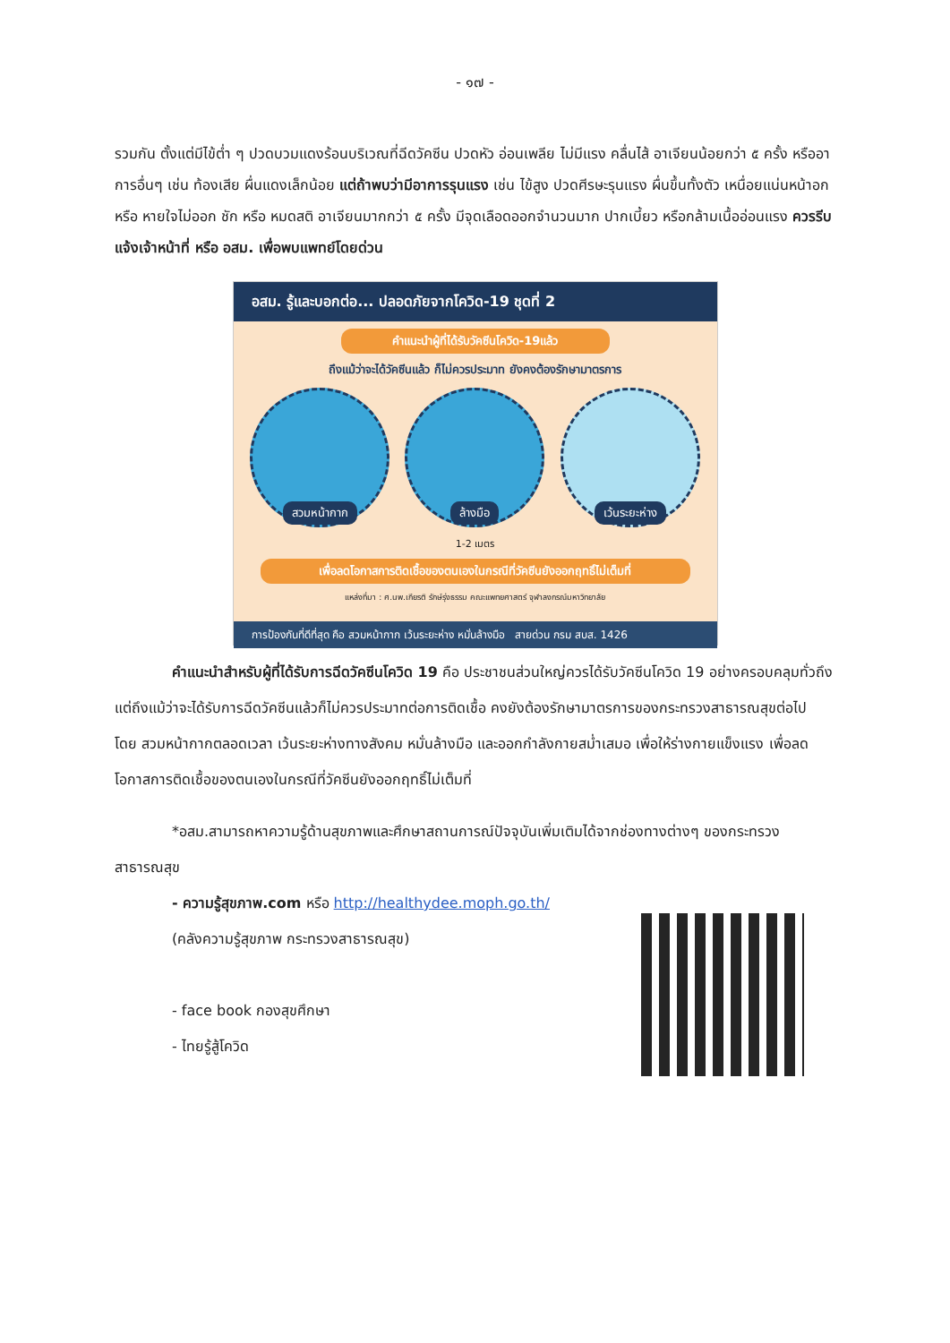- ๑๗ -
รวมกัน ตั้งแต่มีไข้ต่ำ ๆ ปวดบวมแดงร้อนบริเวณที่ฉีดวัคซีน ปวดหัว อ่อนเพลีย ไม่มีแรง คลื่นไส้ อาเจียนน้อยกว่า ๕ ครั้ง หรืออาการอื่นๆ เช่น ท้องเสีย ผื่นแดงเล็กน้อย แต่ถ้าพบว่ามีอาการรุนแรง เช่น ไข้สูง ปวดศีรษะรุนแรง ผื่นขึ้นทั้งตัว เหนื่อยแน่นหน้าอก หรือ หายใจไม่ออก ชัก หรือ หมดสติ อาเจียนมากกว่า ๕ ครั้ง มีจุดเลือดออกจำนวนมาก ปากเบี้ยว หรือกล้ามเนื้ออ่อนแรง ควรรีบแจ้งเจ้าหน้าที่ หรือ อสม. เพื่อพบแพทย์โดยด่วน
อสม. รู้และบอกต่อ... ปลอดภัยจากโควิด-19 ชุดที่ 2
คำแนะนำผู้ที่ได้รับวัคซีนโควิด-19แล้ว
ถึงแม้ว่าจะได้วัคซีนแล้ว ก็ไม่ควรประมาท ยังคงต้องรักษามาตรการ
สวมหน้ากาก ล้างมือ เว้นระยะห่าง
1-2 เมตร
เพื่อลดโอกาสการติดเชื้อของตนเองในกรณีที่วัคซีนยังออกฤทธิ์ไม่เต็มที่
แหล่งที่มา : ศ.นพ.เกียรติ รักษ์รุ่งธรรม คณะแพทยศาสตร์ จุฬาลงกรณ์มหาวิทยาลัย
การป้องกันที่ดีที่สุด คือ สวมหน้ากาก เว้นระยะห่าง หมั่นล้างมือ สายด่วน กรม สบส. 1426
คำแนะนำสำหรับผู้ที่ได้รับการฉีดวัคซีนโควิด 19 คือ ประชาชนส่วนใหญ่ควรได้รับวัคซีนโควิด 19 อย่างครอบคลุมทั่วถึง แต่ถึงแม้ว่าจะได้รับการฉีดวัคซีนแล้วก็ไม่ควรประมาทต่อการติดเชื้อ คงยังต้องรักษามาตรการของกระทรวงสาธารณสุขต่อไป โดย สวมหน้ากากตลอดเวลา เว้นระยะห่างทางสังคม หมั่นล้างมือ และออกกำลังกายสม่ำเสมอ เพื่อให้ร่างกายแข็งแรง เพื่อลดโอกาสการติดเชื้อของตนเองในกรณีที่วัคซีนยังออกฤทธิ์ไม่เต็มที่
*อสม.สามารถหาความรู้ด้านสุขภาพและศึกษาสถานการณ์ปัจจุบันเพิ่มเติมได้จากช่องทางต่างๆ ของกระทรวงสาธารณสุข
- ความรู้สุขภาพ.com หรือ http://healthydee.moph.go.th/
(คลังความรู้สุขภาพ กระทรวงสาธารณสุข)
- face book กองสุขศึกษา
- ไทยรู้สู้โควิด